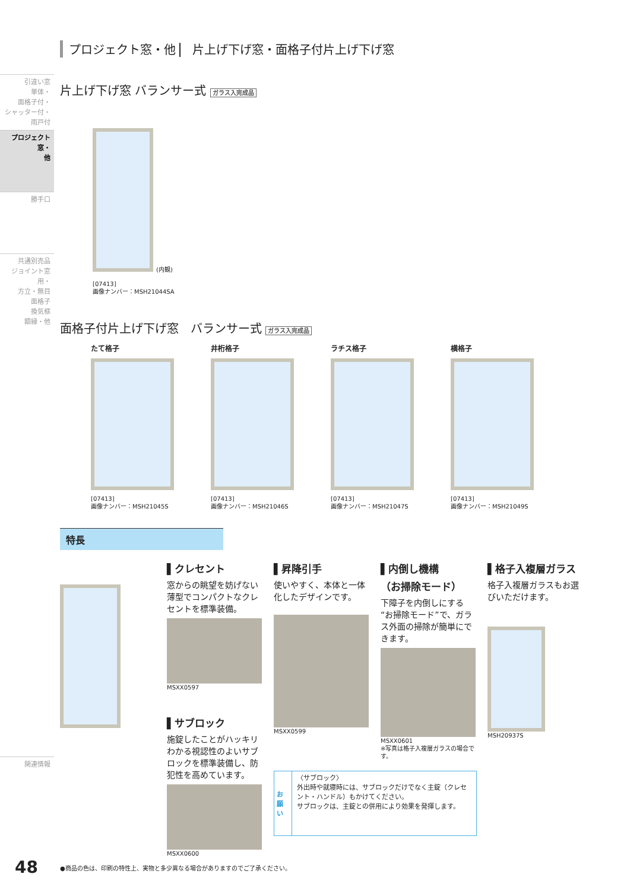引違い窓
単体・
面格子付・
シャッター付・
雨戸付
プロジェクト窓・
他
勝手口
共通別売品
ジョイント窓用・
方立・無目
面格子
換気框
額縁・他
関連情報
プロジェクト窓・他 ▏ 片上げ下げ窓・面格子付片上げ下げ窓
片上げ下げ窓 バランサー式 ガラス入完成品
(内観)
[07413]
画像ナンバー：MSH21044SA
面格子付片上げ下げ窓　バランサー式 ガラス入完成品
たて格子
[07413]
画像ナンバー：MSH21045S
井桁格子
[07413]
画像ナンバー：MSH21046S
ラチス格子
[07413]
画像ナンバー：MSH21047S
横格子
[07413]
画像ナンバー：MSH21049S
特長
▌クレセント
窓からの眺望を妨げない薄型でコンパクトなクレセントを標準装備。
MSXX0597
▌サブロック
施錠したことがハッキリわかる視認性のよいサブロックを標準装備し、防犯性を高めています。
MSXX0600
▌昇降引手
使いやすく、本体と一体化したデザインです。
MSXX0599
お願い
〈サブロック〉
外出時や就寝時には、サブロックだけでなく主錠（クレセント・ハンドル）もかけてください。
サブロックは、主錠との併用により効果を発揮します。
▌内倒し機構
（お掃除モード）
下障子を内倒しにする“お掃除モード”で、ガラス外面の掃除が簡単にできます。
MSXX0601
※写真は格子入複層ガラスの場合です。
▌格子入複層ガラス
格子入複層ガラスもお選びいただけます。
MSH20937S
48
●商品の色は、印刷の特性上、実物と多少異なる場合がありますのでご了承ください。